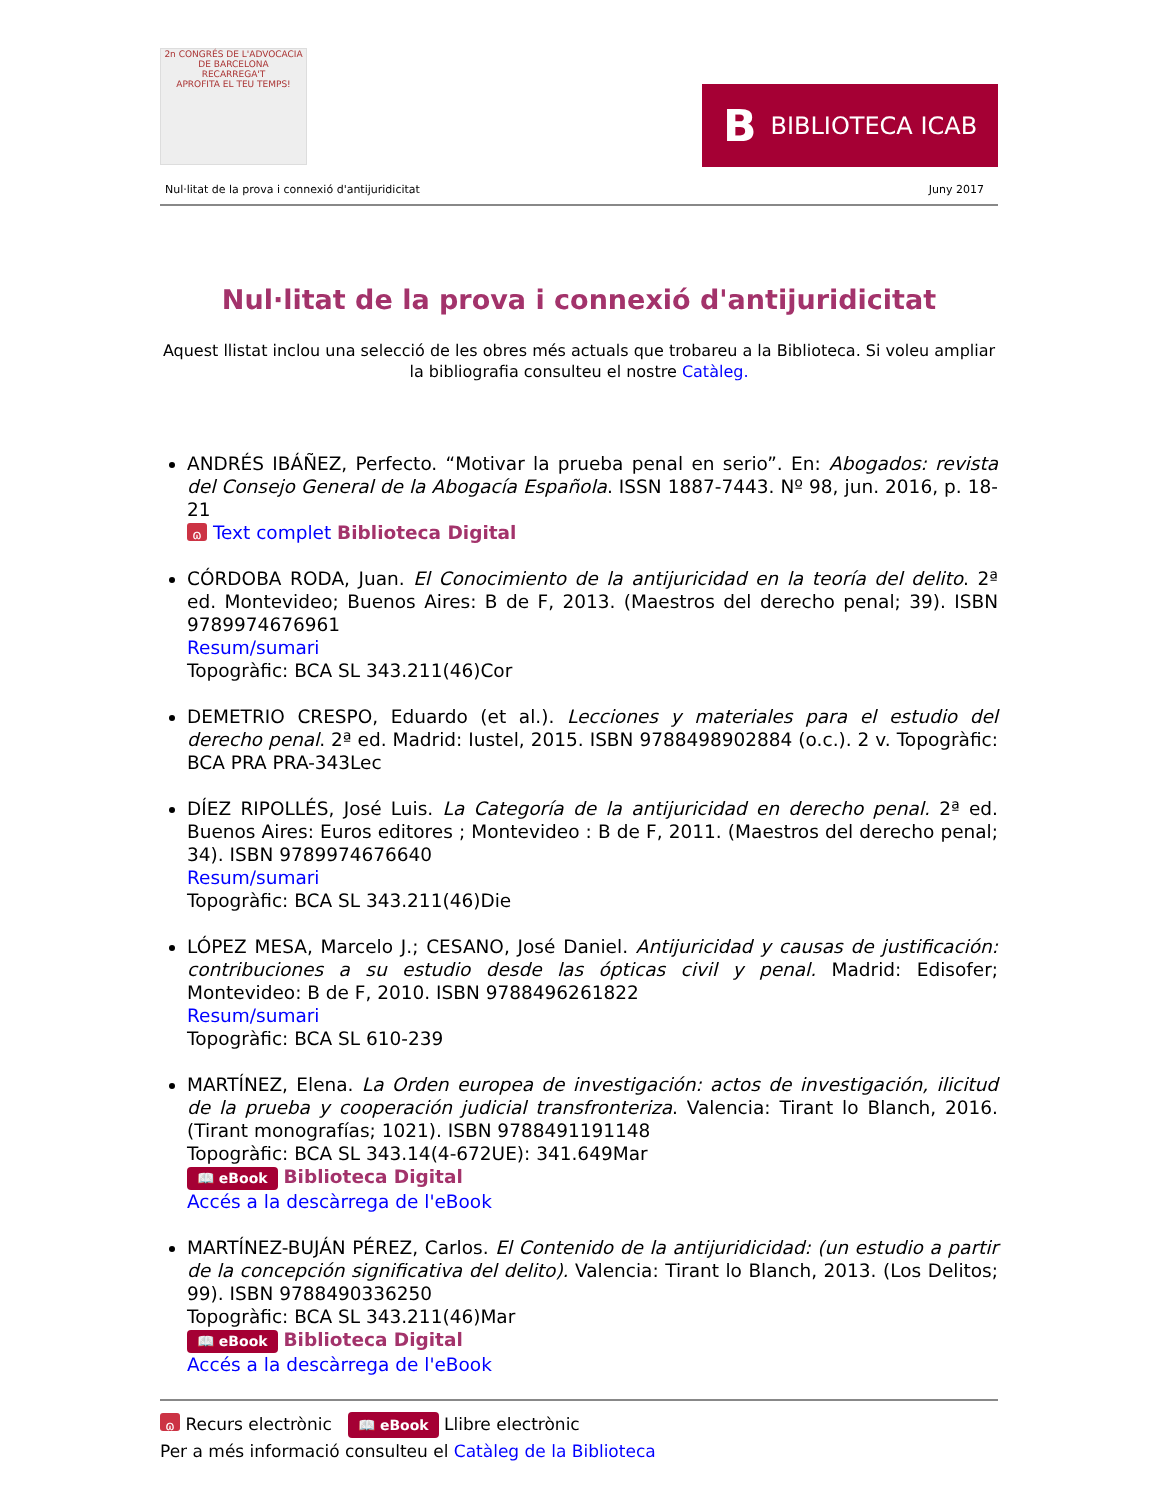2n CONGRÉS DE L'ADVOCACIA DE BARCELONA
RECARREGA'T
APROFITA EL TEU TEMPS!
B BIBLIOTECA ICAB
Nul·litat de la prova i connexió d'antijuridicitat Juny 2017
Nul·litat de la prova i connexió d'antijuridicitat
Aquest llistat inclou una selecció de les obres més actuals que trobareu a la Biblioteca. Si voleu ampliar la bibliografia consulteu el nostre Catàleg.
ANDRÉS IBÁÑEZ, Perfecto. “Motivar la prueba penal en serio”. En: Abogados: revista del Consejo General de la Abogacía Española. ISSN 1887-7443. Nº 98, jun. 2016, p. 18-21
ɷ Text complet Biblioteca Digital
CÓRDOBA RODA, Juan. El Conocimiento de la antijuricidad en la teoría del delito. 2ª ed. Montevideo; Buenos Aires: B de F, 2013. (Maestros del derecho penal; 39). ISBN 9789974676961
Resum/sumari
Topogràfic: BCA SL 343.211(46)Cor
DEMETRIO CRESPO, Eduardo (et al.). Lecciones y materiales para el estudio del derecho penal. 2ª ed. Madrid: Iustel, 2015. ISBN 9788498902884 (o.c.). 2 v. Topogràfic: BCA PRA PRA-343Lec
DÍEZ RIPOLLÉS, José Luis. La Categoría de la antijuricidad en derecho penal. 2ª ed. Buenos Aires: Euros editores ; Montevideo : B de F, 2011. (Maestros del derecho penal; 34). ISBN 9789974676640
Resum/sumari
Topogràfic: BCA SL 343.211(46)Die
LÓPEZ MESA, Marcelo J.; CESANO, José Daniel. Antijuricidad y causas de justificación: contribuciones a su estudio desde las ópticas civil y penal. Madrid: Edisofer; Montevideo: B de F, 2010. ISBN 9788496261822
Resum/sumari
Topogràfic: BCA SL 610-239
MARTÍNEZ, Elena. La Orden europea de investigación: actos de investigación, ilicitud de la prueba y cooperación judicial transfronteriza. Valencia: Tirant lo Blanch, 2016. (Tirant monografías; 1021). ISBN 9788491191148
Topogràfic: BCA SL 343.14(4-672UE): 341.649Mar
📖 eBook Biblioteca Digital
Accés a la descàrrega de l'eBook
MARTÍNEZ-BUJÁN PÉREZ, Carlos. El Contenido de la antijuridicidad: (un estudio a partir de la concepción significativa del delito). Valencia: Tirant lo Blanch, 2013. (Los Delitos; 99). ISBN 9788490336250
Topogràfic: BCA SL 343.211(46)Mar
📖 eBook Biblioteca Digital
Accés a la descàrrega de l'eBook
ɷ Recurs electrònic 📖 eBook Llibre electrònic
Per a més informació consulteu el Catàleg de la Biblioteca